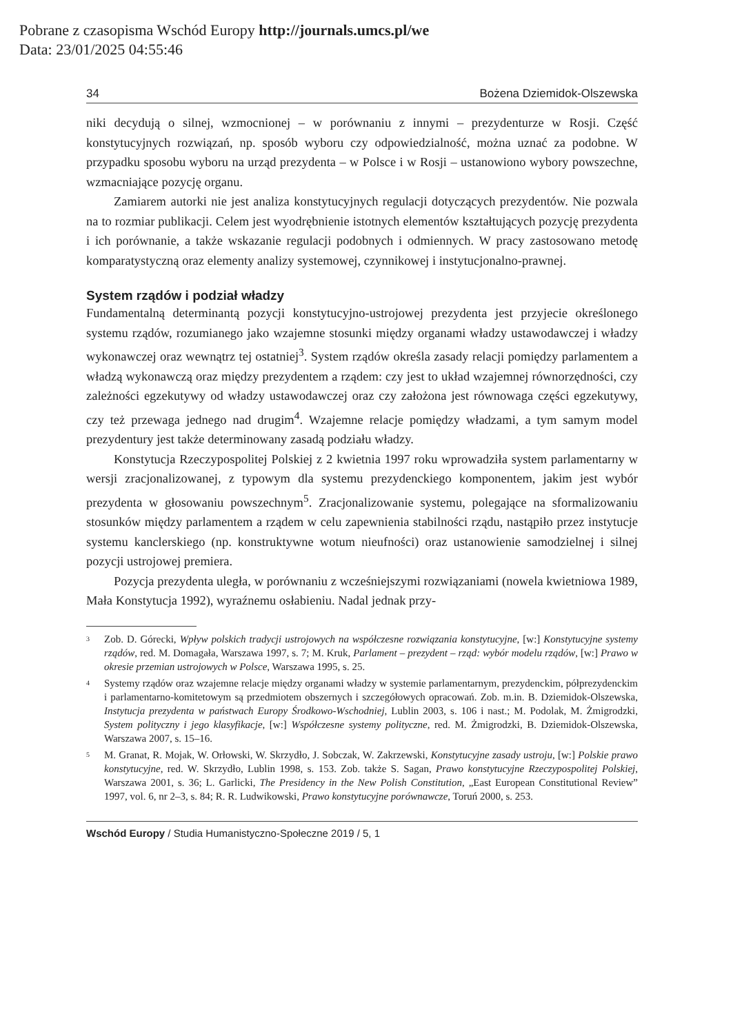Pobrane z czasopisma Wschód Europy http://journals.umcs.pl/we
Data: 23/01/2025 04:55:46
34 Bożena Dziemidok-Olszewska
niki decydują o silnej, wzmocnionej – w porównaniu z innymi – prezydenturze w Rosji. Część konstytucyjnych rozwiązań, np. sposób wyboru czy odpowiedzialność, można uznać za podobne. W przypadku sposobu wyboru na urząd prezydenta – w Polsce i w Rosji – ustanowiono wybory powszechne, wzmacniające pozycję organu.
Zamiarem autorki nie jest analiza konstytucyjnych regulacji dotyczących prezydentów. Nie pozwala na to rozmiar publikacji. Celem jest wyodrębnienie istotnych elementów kształtujących pozycję prezydenta i ich porównanie, a także wskazanie regulacji podobnych i odmiennych. W pracy zastosowano metodę komparatystyczną oraz elementy analizy systemowej, czynnikowej i instytucjonalno-prawnej.
System rządów i podział władzy
Fundamentalną determinantą pozycji konstytucyjno-ustrojowej prezydenta jest przyjecie określonego systemu rządów, rozumianego jako wzajemne stosunki między organami władzy ustawodawczej i władzy wykonawczej oraz wewnątrz tej ostatniej<sup>3</sup>. System rządów określa zasady relacji pomiędzy parlamentem a władzą wykonawczą oraz między prezydentem a rządem: czy jest to układ wzajemnej równorzędności, czy zależności egzekutywy od władzy ustawodawczej oraz czy założona jest równowaga części egzekutywy, czy też przewaga jednego nad drugim<sup>4</sup>. Wzajemne relacje pomiędzy władzami, a tym samym model prezydentury jest także determinowany zasadą podziału władzy.
Konstytucja Rzeczypospolitej Polskiej z 2 kwietnia 1997 roku wprowadziła system parlamentarny w wersji zracjonalizowanej, z typowym dla systemu prezydenckiego komponentem, jakim jest wybór prezydenta w głosowaniu powszechnym<sup>5</sup>. Zracjonalizowanie systemu, polegające na sformalizowaniu stosunków między parlamentem a rządem w celu zapewnienia stabilności rządu, nastąpiło przez instytucje systemu kanclerskiego (np. konstruktywne wotum nieufności) oraz ustanowienie samodzielnej i silnej pozycji ustrojowej premiera.
Pozycja prezydenta uległa, w porównaniu z wcześniejszymi rozwiązaniami (nowela kwietniowa 1989, Mała Konstytucja 1992), wyraźnemu osłabieniu. Nadal jednak przy-
<sup>3</sup>
Zob. D. Górecki, Wpływ polskich tradycji ustrojowych na współczesne rozwiązania konstytucyjne, [w:] Konstytucyjne systemy rządów, red. M. Domagała, Warszawa 1997, s. 7; M. Kruk, Parlament – prezydent – rząd: wybór modelu rządów, [w:] Prawo w okresie przemian ustrojowych w Polsce, Warszawa 1995, s. 25.
<sup>4</sup>
Systemy rządów oraz wzajemne relacje między organami władzy w systemie parlamentarnym, prezydenckim, półprezydenckim i parlamentarno-komitetowym są przedmiotem obszernych i szczegółowych opracowań. Zob. m.in. B. Dziemidok-Olszewska, Instytucja prezydenta w państwach Europy Środkowo-Wschodniej, Lublin 2003, s. 106 i nast.; M. Podolak, M. Żmigrodzki, System polityczny i jego klasyfikacje, [w:] Współczesne systemy polityczne, red. M. Żmigrodzki, B. Dziemidok-Olszewska, Warszawa 2007, s. 15–16.
<sup>5</sup>
M. Granat, R. Mojak, W. Orłowski, W. Skrzydło, J. Sobczak, W. Zakrzewski, Konstytucyjne zasady ustroju, [w:] Polskie prawo konstytucyjne, red. W. Skrzydło, Lublin 1998, s. 153. Zob. także S. Sagan, Prawo konstytucyjne Rzeczypospolitej Polskiej, Warszawa 2001, s. 36; L. Garlicki, The Presidency in the New Polish Constitution, „East European Constitutional Review” 1997, vol. 6, nr 2–3, s. 84; R. R. Ludwikowski, Prawo konstytucyjne porównawcze, Toruń 2000, s. 253.
Wschód Europy / Studia Humanistyczno-Społeczne 2019 / 5, 1